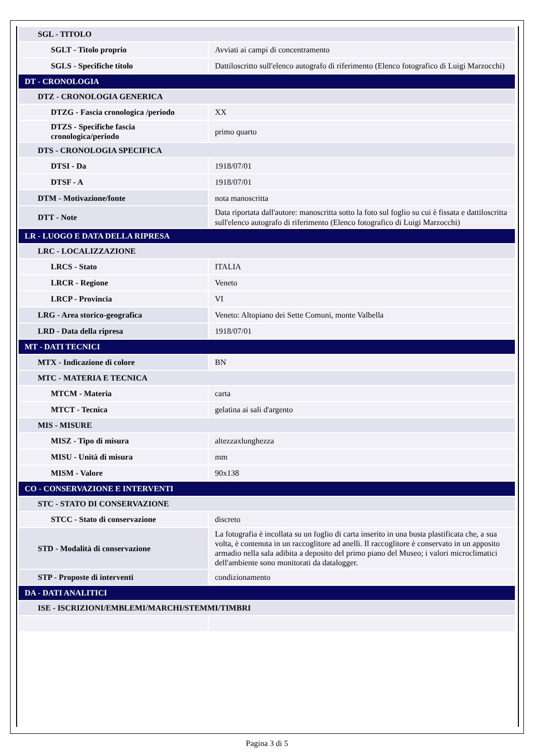| SGL - TITOLO | |
| SGLT - Titolo proprio | Avviati ai campi di concentramento |
| SGLS - Specifiche titolo | Dattiloscritto sull'elenco autografo di riferimento (Elenco fotografico di Luigi Marzocchi) |
| DT - CRONOLOGIA | |
| DTZ - CRONOLOGIA GENERICA | |
| DTZG - Fascia cronologica /periodo | XX |
| DTZS - Specifiche fascia cronologica/periodo | primo quarto |
| DTS - CRONOLOGIA SPECIFICA | |
| DTSI - Da | 1918/07/01 |
| DTSF - A | 1918/07/01 |
| DTM - Motivazione/fonte | nota manoscritta |
| DTT - Note | Data riportata dall'autore: manoscritta sotto la foto sul foglio su cui è fissata e dattiloscritta sull'elenco autografo di riferimento (Elenco fotografico di Luigi Marzocchi) |
| LR - LUOGO E DATA DELLA RIPRESA | |
| LRC - LOCALIZZAZIONE | |
| LRCS - Stato | ITALIA |
| LRCR - Regione | Veneto |
| LRCP - Provincia | VI |
| LRG - Area storico-geografica | Veneto: Altopiano dei Sette Comuni, monte Valbella |
| LRD - Data della ripresa | 1918/07/01 |
| MT - DATI TECNICI | |
| MTX - Indicazione di colore | BN |
| MTC - MATERIA E TECNICA | |
| MTCM - Materia | carta |
| MTCT - Tecnica | gelatina ai sali d'argento |
| MIS - MISURE | |
| MISZ - Tipo di misura | altezzaxlunghezza |
| MISU - Unità di misura | mm |
| MISM - Valore | 90x138 |
| CO - CONSERVAZIONE E INTERVENTI | |
| STC - STATO DI CONSERVAZIONE | |
| STCC - Stato di conservazione | discreto |
| STD - Modalità di conservazione | La fotografia è incollata su un foglio di carta inserito in una busta plastificata che, a sua volta, è contenuta in un raccoglitore ad anelli. Il raccoglitore è conservato in un apposito armadio nella sala adibita a deposito del primo piano del Museo; i valori microclimatici dell'ambiente sono monitorati da datalogger. |
| STP - Proposte di interventi | condizionamento |
| DA - DATI ANALITICI | |
| ISE - ISCRIZIONI/EMBLEMI/MARCHI/STEMMI/TIMBRI | |
Pagina 3 di 5